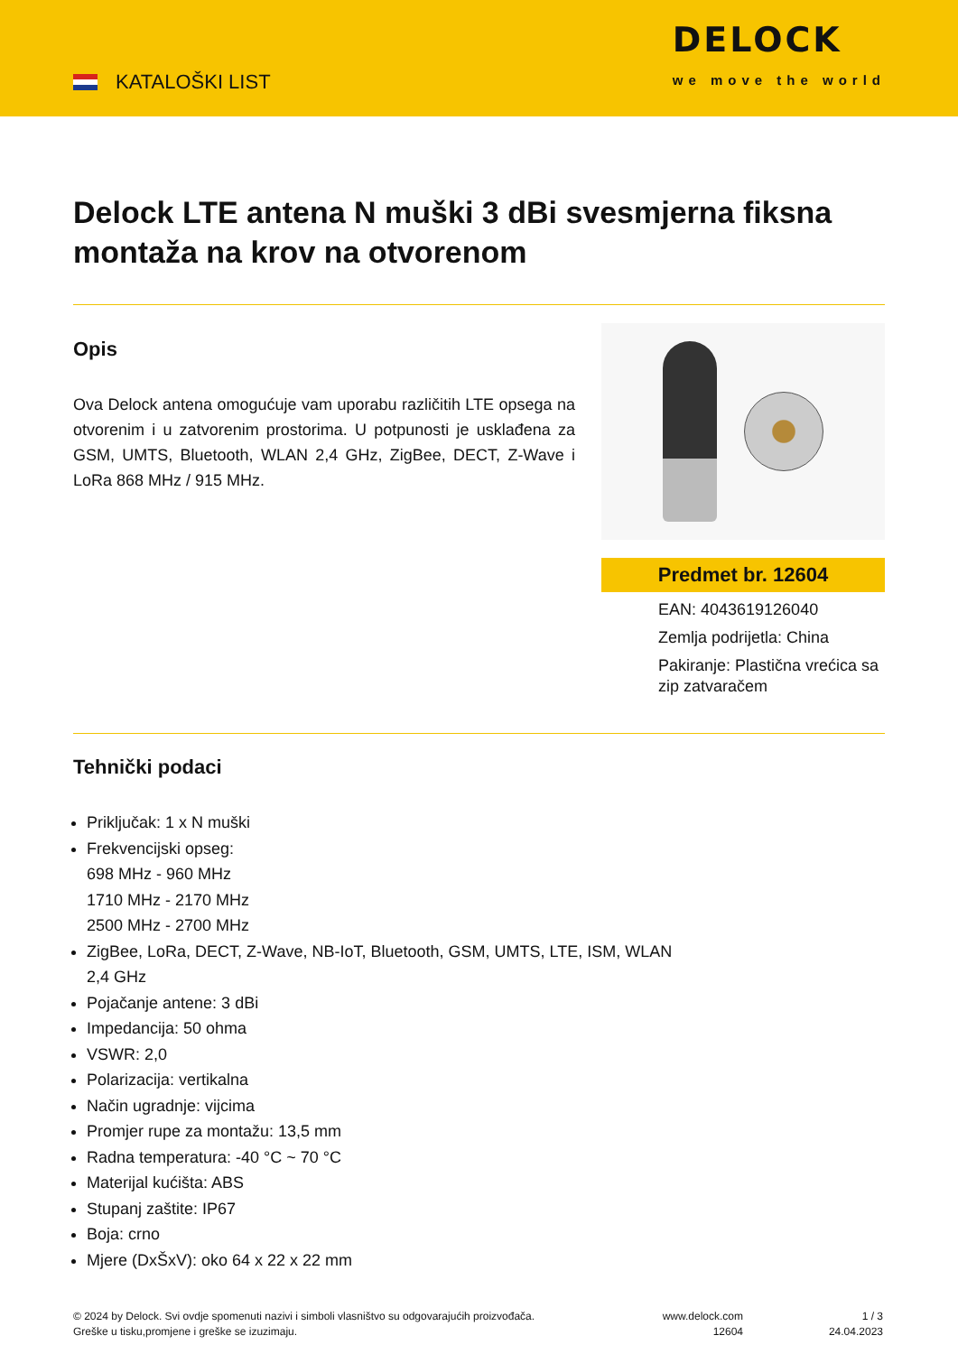KATALOŠKI LIST
DELOCK
we move the world
Delock LTE antena N muški 3 dBi svesmjerna fiksna montaža na krov na otvorenom
Opis
Ova Delock antena omogućuje vam uporabu različitih LTE opsega na otvorenim i u zatvorenim prostorima. U potpunosti je usklađena za GSM, UMTS, Bluetooth, WLAN 2,4 GHz, ZigBee, DECT, Z-Wave i LoRa 868 MHz / 915 MHz.
Predmet br. 12604
EAN: 4043619126040
Zemlja podrijetla: China
Pakiranje: Plastična vrećica sa zip zatvaračem
Tehnički podaci
Priključak: 1 x N muški
Frekvencijski opseg:
698 MHz - 960 MHz
1710 MHz - 2170 MHz
2500 MHz - 2700 MHz
ZigBee, LoRa, DECT, Z-Wave, NB-IoT, Bluetooth, GSM, UMTS, LTE, ISM, WLAN
2,4 GHz
Pojačanje antene: 3 dBi
Impedancija: 50 ohma
VSWR: 2,0
Polarizacija: vertikalna
Način ugradnje: vijcima
Promjer rupe za montažu: 13,5 mm
Radna temperatura: -40 °C ~ 70 °C
Materijal kućišta: ABS
Stupanj zaštite: IP67
Boja: crno
Mjere (DxŠxV): oko 64 x 22 x 22 mm
© 2024 by Delock. Svi ovdje spomenuti nazivi i simboli vlasništvo su odgovarajućih proizvođača.
Greške u tisku,promjene i greške se izuzimaju.
www.delock.com
12604
1 / 3
24.04.2023